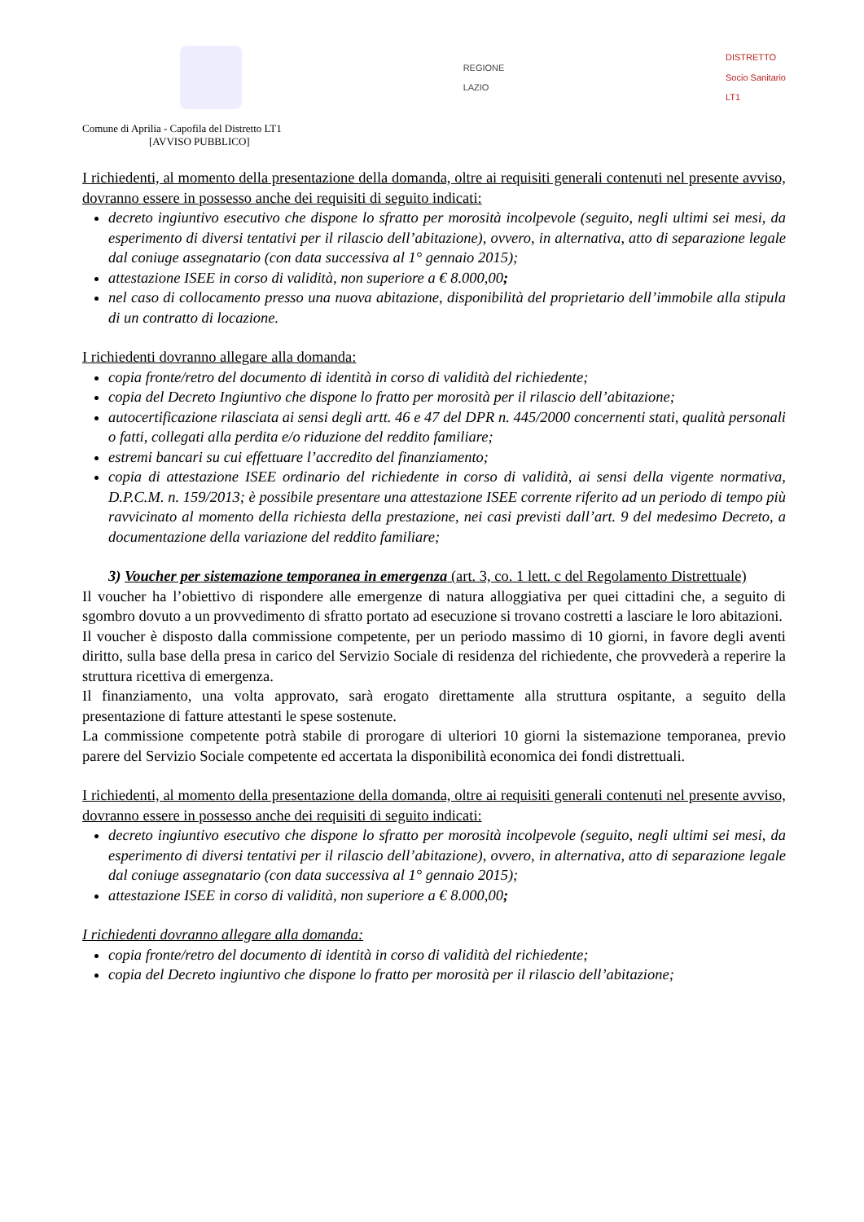REGIONE
LAZIO
DISTRETTO
Socio Sanitario
LT1
Comune di Aprilia - Capofila del Distretto LT1
[AVVISO PUBBLICO]
I richiedenti, al momento della presentazione della domanda, oltre ai requisiti generali contenuti nel presente avviso, dovranno essere in possesso anche dei requisiti di seguito indicati:
decreto ingiuntivo esecutivo che dispone lo sfratto per morosità incolpevole (seguito, negli ultimi sei mesi, da esperimento di diversi tentativi per il rilascio dell’abitazione), ovvero, in alternativa, atto di separazione legale dal coniuge assegnatario (con data successiva al 1° gennaio 2015);
attestazione ISEE in corso di validità, non superiore a € 8.000,00;
nel caso di collocamento presso una nuova abitazione, disponibilità del proprietario dell’immobile alla stipula di un contratto di locazione.
I richiedenti dovranno allegare alla domanda:
copia fronte/retro del documento di identità in corso di validità del richiedente;
copia del Decreto Ingiuntivo che dispone lo fratto per morosità per il rilascio dell’abitazione;
autocertificazione rilasciata ai sensi degli artt. 46 e 47 del DPR n. 445/2000 concernenti stati, qualità personali o fatti, collegati alla perdita e/o riduzione del reddito familiare;
estremi bancari su cui effettuare l’accredito del finanziamento;
copia di attestazione ISEE ordinario del richiedente in corso di validità, ai sensi della vigente normativa, D.P.C.M. n. 159/2013; è possibile presentare una attestazione ISEE corrente riferito ad un periodo di tempo più ravvicinato al momento della richiesta della prestazione, nei casi previsti dall’art. 9 del medesimo Decreto, a documentazione della variazione del reddito familiare;
3) Voucher per sistemazione temporanea in emergenza (art. 3, co. 1 lett. c del Regolamento Distrettuale)
Il voucher ha l’obiettivo di rispondere alle emergenze di natura alloggiativa per quei cittadini che, a seguito di sgombro dovuto a un provvedimento di sfratto portato ad esecuzione si trovano costretti a lasciare le loro abitazioni.
Il voucher è disposto dalla commissione competente, per un periodo massimo di 10 giorni, in favore degli aventi diritto, sulla base della presa in carico del Servizio Sociale di residenza del richiedente, che provvederà a reperire la struttura ricettiva di emergenza.
Il finanziamento, una volta approvato, sarà erogato direttamente alla struttura ospitante, a seguito della presentazione di fatture attestanti le spese sostenute.
La commissione competente potrà stabile di prorogare di ulteriori 10 giorni la sistemazione temporanea, previo parere del Servizio Sociale competente ed accertata la disponibilità economica dei fondi distrettuali.
I richiedenti, al momento della presentazione della domanda, oltre ai requisiti generali contenuti nel presente avviso, dovranno essere in possesso anche dei requisiti di seguito indicati:
decreto ingiuntivo esecutivo che dispone lo sfratto per morosità incolpevole (seguito, negli ultimi sei mesi, da esperimento di diversi tentativi per il rilascio dell’abitazione), ovvero, in alternativa, atto di separazione legale dal coniuge assegnatario (con data successiva al 1° gennaio 2015);
attestazione ISEE in corso di validità, non superiore a € 8.000,00;
I richiedenti dovranno allegare alla domanda:
copia fronte/retro del documento di identità in corso di validità del richiedente;
copia del Decreto ingiuntivo che dispone lo fratto per morosità per il rilascio dell’abitazione;